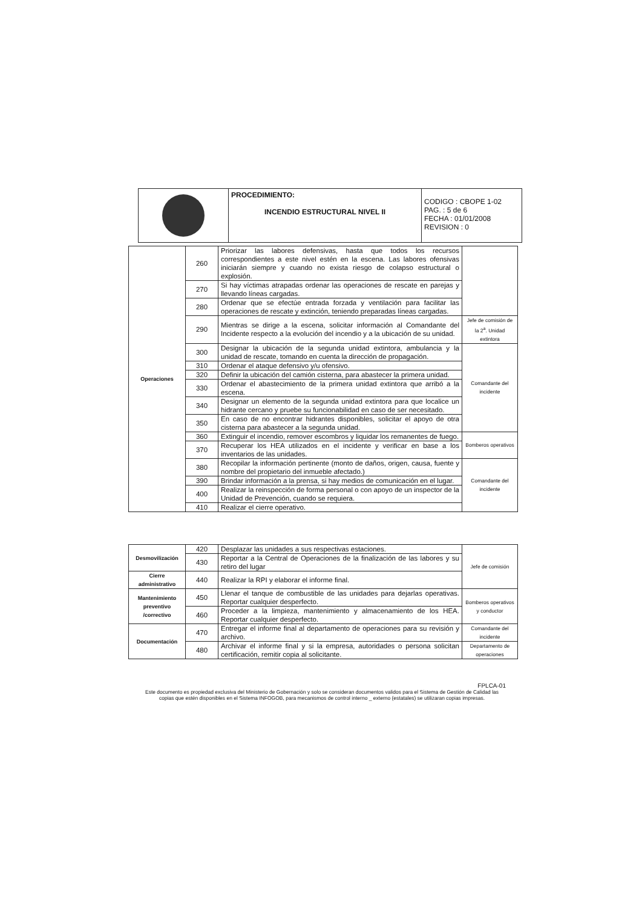| | PROCEDIMIENTO: INCENDIO ESTRUCTURAL NIVEL II | CODIGO : CBOPE 1-02 PAG. : 5 de 6 FECHA : 01/01/2008 REVISION : 0 |
| Operaciones | 260 | Priorizar las labores defensivas, hasta que todos los recursos correspondientes a este nivel estén en la escena. Las labores ofensivas iniciarán siempre y cuando no exista riesgo de colapso estructural o explosión. | |
| | 270 | Si hay víctimas atrapadas ordenar las operaciones de rescate en parejas y llevando líneas cargadas. | |
| | 280 | Ordenar que se efectúe entrada forzada y ventilación para facilitar las operaciones de rescate y extinción, teniendo preparadas líneas cargadas. | |
| | 290 | Mientras se dirige a la escena, solicitar información al Comandante del Incidente respecto a la evolución del incendio y a la ubicación de su unidad. | Jefe de comisión de la 2<sup>a</sup>. Unidad extintora |
| | 300 | Designar la ubicación de la segunda unidad extintora, ambulancia y la unidad de rescate, tomando en cuenta la dirección de propagación. | Comandante del incidente |
| | 310 | Ordenar el ataque defensivo y/u ofensivo. | |
| | 320 | Definir la ubicación del camión cisterna, para abastecer la primera unidad. | |
| | 330 | Ordenar el abastecimiento de la primera unidad extintora que arribó a la escena. | |
| | 340 | Designar un elemento de la segunda unidad extintora para que localice un hidrante cercano y pruebe su funcionabilidad en caso de ser necesitado. | |
| | 350 | En caso de no encontrar hidrantes disponibles, solicitar el apoyo de otra cisterna para abastecer a la segunda unidad. | |
| | 360 | Extinguir el incendio, remover escombros y liquidar los remanentes de fuego. | Bomberos operativos |
| | 370 | Recuperar los HEA utilizados en el incidente y verificar en base a los inventarios de las unidades. | |
| | 380 | Recopilar la información pertinente (monto de daños, origen, causa, fuente y nombre del propietario del inmueble afectado.) | Comandante del incidente |
| | 390 | Brindar información a la prensa, si hay medios de comunicación en el lugar. | |
| | 400 | Realizar la reinspección de forma personal o con apoyo de un inspector de la Unidad de Prevención, cuando se requiera. | |
| | 410 | Realizar el cierre operativo. | |
| Desmovilización | 420 | Desplazar las unidades a sus respectivas estaciones. | Jefe de comisión |
| | 430 | Reportar a la Central de Operaciones de la finalización de las labores y su retiro del lugar | |
| Cierre administrativo | 440 | Realizar la RPI y elaborar el informe final. | |
| Mantenimiento preventivo /correctivo | 450 | Llenar el tanque de combustible de las unidades para dejarlas operativas. Reportar cualquier desperfecto. | Bomberos operativos y conductor |
| | 460 | Proceder a la limpieza, mantenimiento y almacenamiento de los HEA. Reportar cualquier desperfecto. | |
| Documentación | 470 | Entregar el informe final al departamento de operaciones para su revisión y archivo. | Comandante del incidente |
| | 480 | Archivar el informe final y si la empresa, autoridades o persona solicitan certificación, remitir copia al solicitante. | Departamento de operaciones |
FPLCA-01
Este documento es propiedad exclusiva del Ministerio de Gobernación y solo se consideran documentos validos para el Sistema de Gestión de Calidad las copias que estén disponibles en el Sistema INFOGOB, para mecanismos de control interno _ externo (estatales) se utilizaran copias impresas.